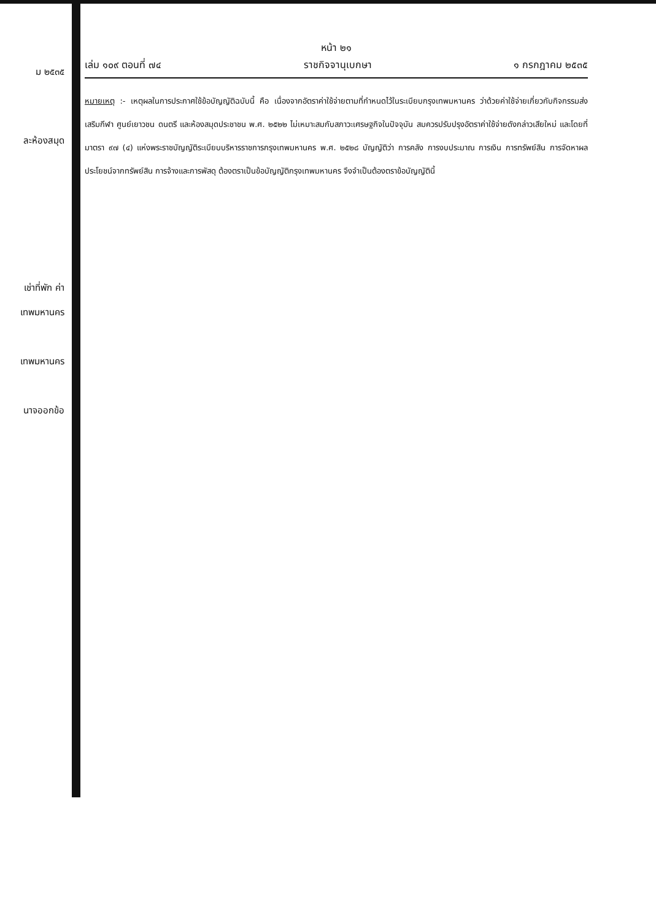ม ๒๕๓๕
ละห้องสมุด
เช่าที่พัก ค่า
เทพมหานคร
เทพมหานคร
นาจออกข้อ
หน้า ๒๑
เล่ม ๑๐๙ ตอนที่ ๗๔ ราชกิจจานุเบกษา ๑ กรกฎาคม ๒๕๓๕
หมายเหตุ :- เหตุผลในการประกาศใช้ข้อบัญญัติฉบับนี้ คือ เนื่องจากอัตราค่าใช้จ่ายตามที่กำหนดไว้ในระเบียบกรุงเทพมหานคร ว่าด้วยค่าใช้จ่ายเกี่ยวกับกิจกรรมส่งเสริมกีฬา ศูนย์เยาวชน ดนตรี และห้องสมุดประชาชน พ.ศ. ๒๕๒๒ ไม่เหมาะสมกับสภาวะเศรษฐกิจในปัจจุบัน สมควรปรับปรุงอัตราค่าใช้จ่ายดังกล่าวเสียใหม่ และโดยที่มาตรา ๙๗ (๔) แห่งพระราชบัญญัติระเบียบบริหารราชการกรุงเทพมหานคร พ.ศ. ๒๕๒๘ บัญญัติว่า การคลัง การงบประมาณ การเงิน การทรัพย์สิน การจัดหาผลประโยชน์จากทรัพย์สิน การจ้างและการพัสดุ ต้องตราเป็นข้อบัญญัติกรุงเทพมหานคร จึงจำเป็นต้องตราข้อบัญญัตินี้